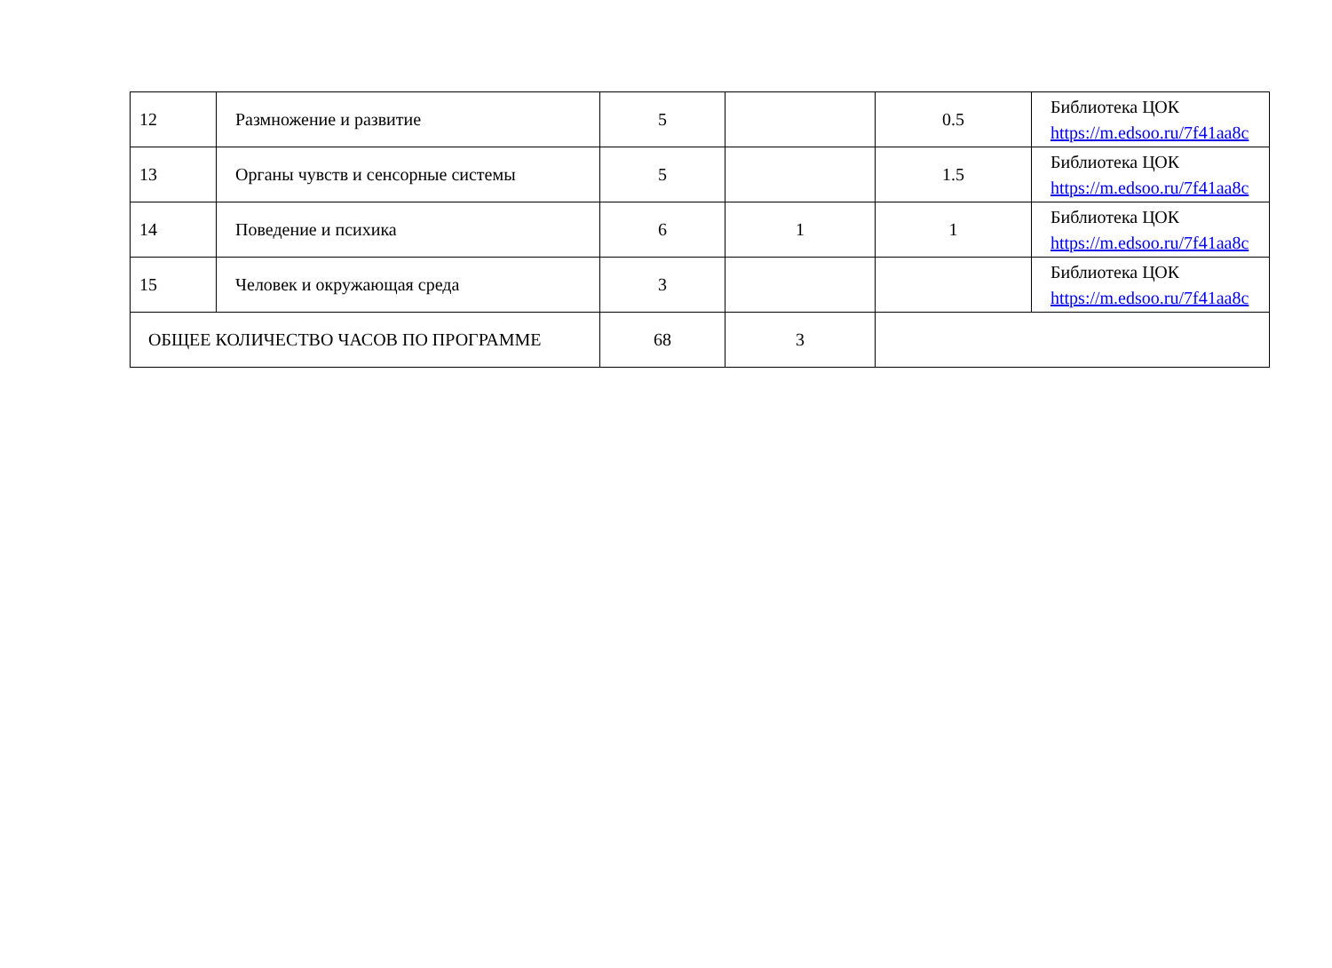| 12 | Размножение и развитие | 5 | | 0.5 | Библиотека ЦОК https://m.edsoo.ru/7f41aa8c |
| 13 | Органы чувств и сенсорные системы | 5 | | 1.5 | Библиотека ЦОК https://m.edsoo.ru/7f41aa8c |
| 14 | Поведение и психика | 6 | 1 | 1 | Библиотека ЦОК https://m.edsoo.ru/7f41aa8c |
| 15 | Человек и окружающая среда | 3 | | | Библиотека ЦОК https://m.edsoo.ru/7f41aa8c |
| ОБЩЕЕ КОЛИЧЕСТВО ЧАСОВ ПО ПРОГРАММЕ | | 68 | 3 | | |